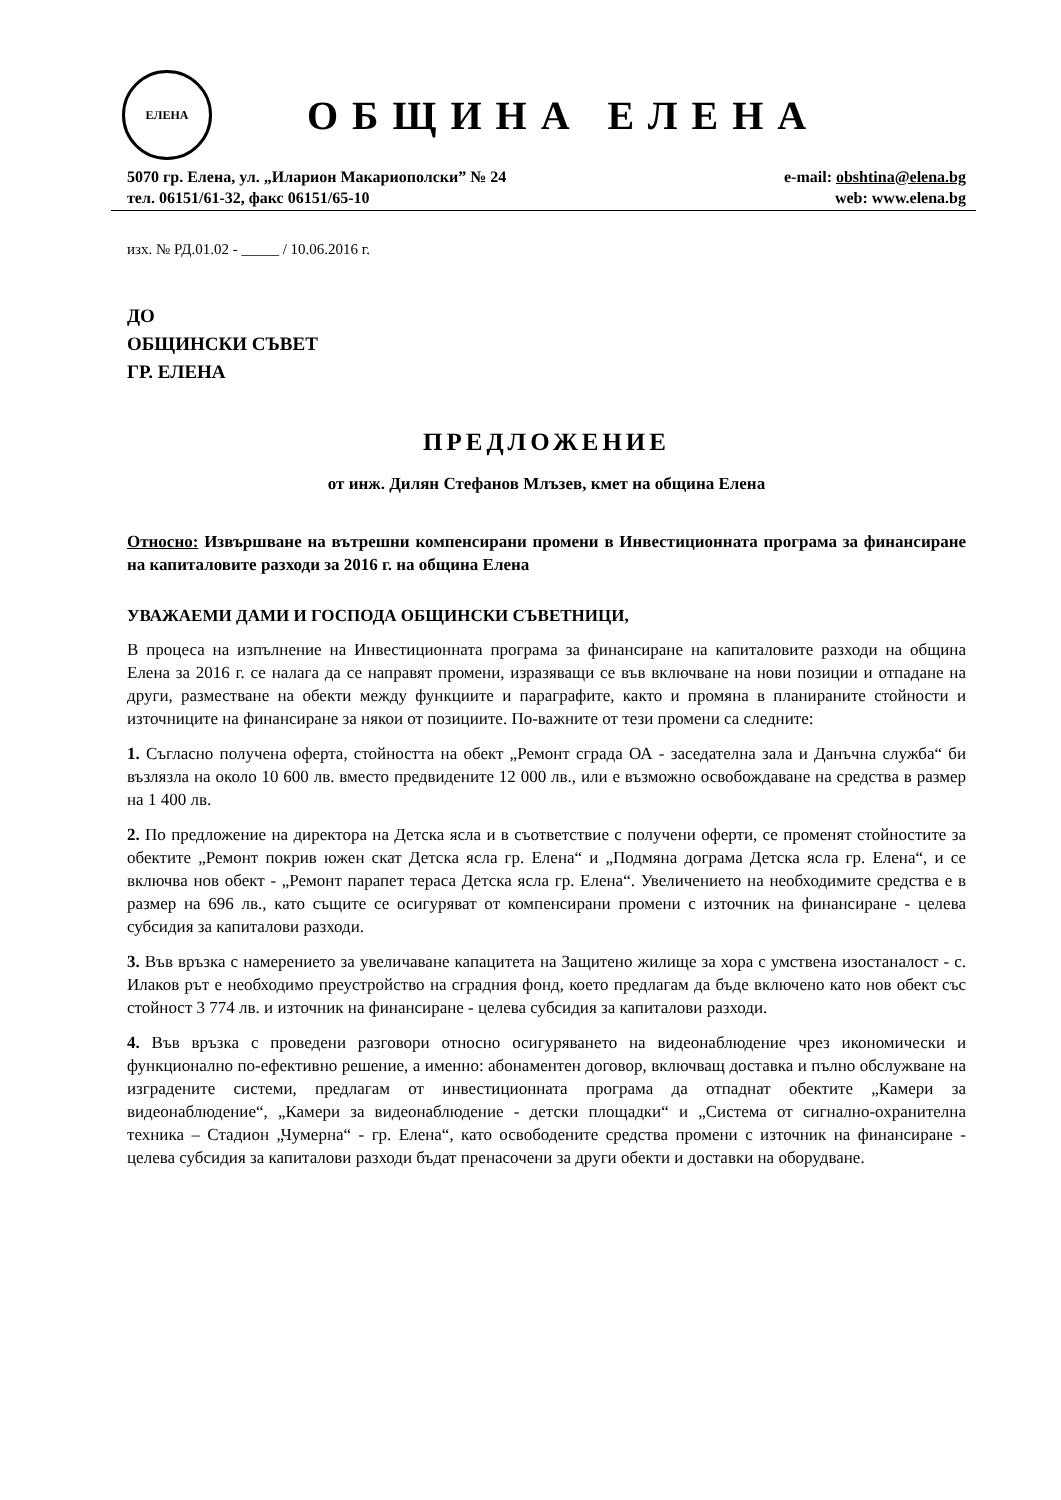ЕЛЕНА
ОБЩИНА ЕЛЕНА
5070 гр. Елена, ул. „Иларион Макариополски” № 24
тел. 06151/61-32, факс 06151/65-10
e-mail: obshtina@elena.bg
web: www.elena.bg
изх. № РД.01.02 - _____ / 10.06.2016 г.
ДО
ОБЩИНСКИ СЪВЕТ
ГР. ЕЛЕНА
ПРЕДЛОЖЕНИЕ
от инж. Дилян Стефанов Млъзев, кмет на община Елена
Относно: Извършване на вътрешни компенсирани промени в Инвестиционната програма за финансиране на капиталовите разходи за 2016 г. на община Елена
УВАЖАЕМИ ДАМИ И ГОСПОДА ОБЩИНСКИ СЪВЕТНИЦИ,
В процеса на изпълнение на Инвестиционната програма за финансиране на капиталовите разходи на община Елена за 2016 г. се налага да се направят промени, изразяващи се във включване на нови позиции и отпадане на други, разместване на обекти между функциите и параграфите, както и промяна в планираните стойности и източниците на финансиране за някои от позициите. По-важните от тези промени са следните:
1. Съгласно получена оферта, стойността на обект „Ремонт сграда ОА - заседателна зала и Данъчна служба“ би възлязла на около 10 600 лв. вместо предвидените 12 000 лв., или е възможно освобождаване на средства в размер на 1 400 лв.
2. По предложение на директора на Детска ясла и в съответствие с получени оферти, се променят стойностите за обектите „Ремонт покрив южен скат Детска ясла гр. Елена“ и „Подмяна дограма Детска ясла гр. Елена“, и се включва нов обект - „Ремонт парапет тераса Детска ясла гр. Елена“. Увеличението на необходимите средства е в размер на 696 лв., като същите се осигуряват от компенсирани промени с източник на финансиране - целева субсидия за капиталови разходи.
3. Във връзка с намерението за увеличаване капацитета на Защитено жилище за хора с умствена изостаналост - с. Илаков рът е необходимо преустройство на сградния фонд, което предлагам да бъде включено като нов обект със стойност 3 774 лв. и източник на финансиране - целева субсидия за капиталови разходи.
4. Във връзка с проведени разговори относно осигуряването на видеонаблюдение чрез икономически и функционално по-ефективно решение, а именно: абонаментен договор, включващ доставка и пълно обслужване на изградените системи, предлагам от инвестиционната програма да отпаднат обектите „Камери за видеонаблюдение“, „Камери за видеонаблюдение - детски площадки“ и „Система от сигнално-охранителна техника – Стадион „Чумерна“ - гр. Елена“, като освободените средства промени с източник на финансиране - целева субсидия за капиталови разходи бъдат пренасочени за други обекти и доставки на оборудване.